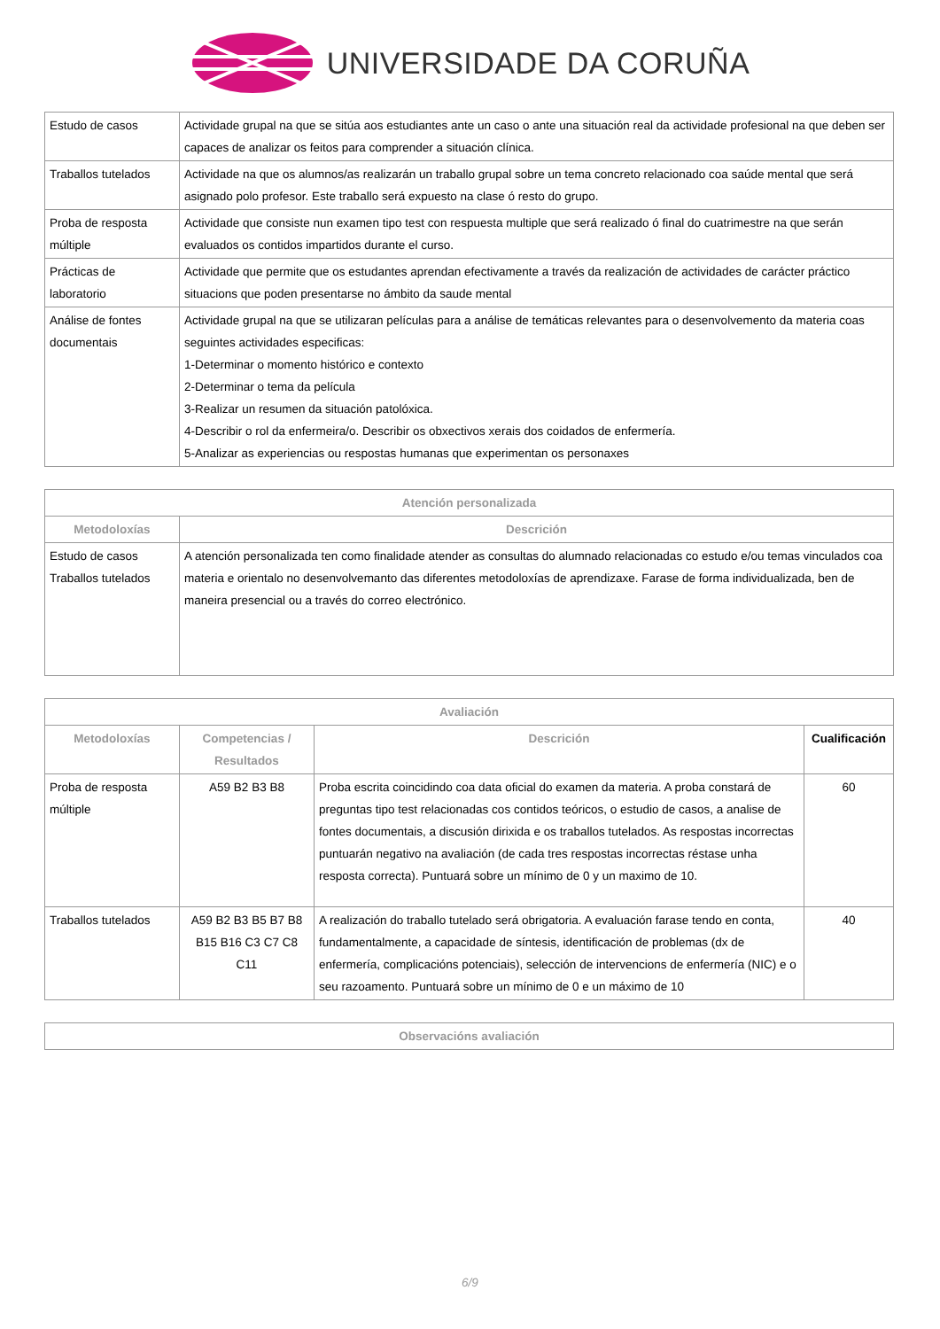UNIVERSIDADE DA CORUÑA
| Estudo de casos | Actividade grupal na que se sitúa aos estudiantes ante un caso o ante una situación real da actividade profesional na que deben ser capaces de analizar os feitos para comprender a situación clínica. |
| Traballos tutelados | Actividade na que os alumnos/as realizarán un traballo grupal sobre un tema concreto relacionado coa saúde mental que será asignado polo profesor. Este traballo será expuesto na clase ó resto do grupo. |
| Proba de resposta múltiple | Actividade que consiste nun examen tipo test con respuesta multiple que será realizado ó final do cuatrimestre na que serán evaluados os contidos impartidos durante el curso. |
| Prácticas de laboratorio | Actividade que permite que os estudantes aprendan efectivamente a través da realización de actividades de carácter práctico situacions que poden presentarse no ámbito da saude mental |
| Análise de fontes documentais | Actividade grupal na que se utilizaran películas para a análise de temáticas relevantes para o desenvolvemento da materia coas seguintes actividades especificas: 1-Determinar o momento histórico e contexto 2-Determinar o tema da película 3-Realizar un resumen da situación patolóxica. 4-Describir o rol da enfermeira/o. Describir os obxectivos xerais dos coidados de enfermería. 5-Analizar as experiencias ou respostas humanas que experimentan os personaxes |
| Atención personalizada | |
| --- | --- |
| Metodoloxías | Descrición |
| Estudo de casos Traballos tutelados | A atención personalizada ten como finalidade atender as consultas do alumnado relacionadas co estudo e/ou temas vinculados coa materia e orientalo no desenvolvemanto das diferentes metodoloxías de aprendizaxe. Farase de forma individualizada, ben de maneira presencial ou a través do correo electrónico. |
| Avaliación | | | |
| --- | --- | --- | --- |
| Metodoloxías | Competencias / Resultados | Descrición | Cualificación |
| Proba de resposta múltiple | A59 B2 B3 B8 | Proba escrita coincidindo coa data oficial do examen da materia. A proba constará de preguntas tipo test relacionadas cos contidos teóricos, o estudio de casos, a analise de fontes documentais, a discusión dirixida e os traballos tutelados. As respostas incorrectas puntuarán negativo na avaliación (de cada tres respostas incorrectas réstase unha resposta correcta). Puntuará sobre un mínimo de 0 y un maximo de 10. | 60 |
| Traballos tutelados | A59 B2 B3 B5 B7 B8 B15 B16 C3 C7 C8 C11 | A realización do traballo tutelado será obrigatoria. A evaluación farase tendo en conta, fundamentalmente, a capacidade de síntesis, identificación de problemas (dx de enfermería, complicacións potenciais), selección de intervencions de enfermería (NIC) e o seu razoamento. Puntuará sobre un mínimo de 0 e un máximo de 10 | 40 |
| Observacións avaliación |
| --- |
6/9